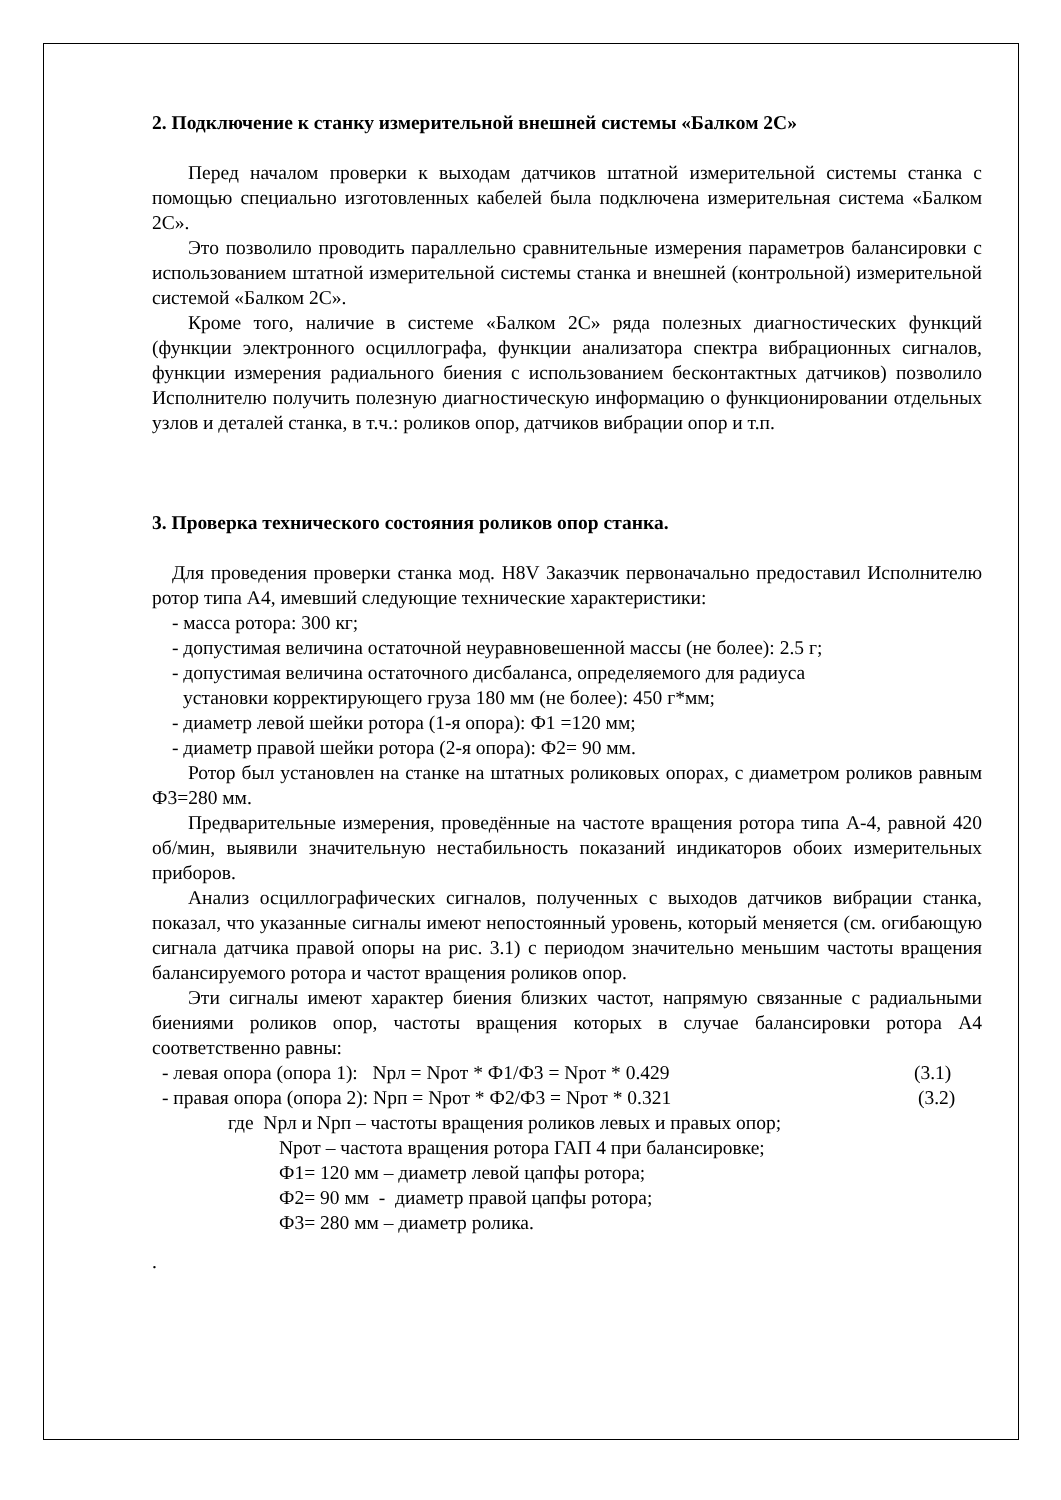2. Подключение к станку измерительной внешней системы «Балком 2С»
Перед началом проверки к выходам датчиков штатной измерительной системы станка с помощью специально изготовленных кабелей была подключена измерительная система «Балком 2С».
Это позволило проводить параллельно сравнительные измерения параметров балансировки с использованием штатной измерительной системы станка и внешней (контрольной) измерительной системой «Балком 2С».
Кроме того, наличие в системе «Балком 2С» ряда полезных диагностических функций (функции электронного осциллографа, функции анализатора спектра вибрационных сигналов, функции измерения радиального биения с использованием бесконтактных датчиков) позволило Исполнителю получить полезную диагностическую информацию о функционировании отдельных узлов и деталей станка, в т.ч.: роликов опор, датчиков вибрации опор и т.п.
3. Проверка технического состояния роликов опор станка.
Для проведения проверки станка мод. H8V Заказчик первоначально предоставил Исполнителю ротор типа А4, имевший следующие технические характеристики:
- масса ротора: 300 кг;
- допустимая величина остаточной неуравновешенной массы (не более): 2.5 г;
- допустимая величина остаточного дисбаланса, определяемого для радиуса
установки корректирующего груза 180 мм (не более): 450 г*мм;
- диаметр левой шейки ротора (1-я опора): Ф1 =120 мм;
- диаметр правой шейки ротора (2-я опора): Ф2= 90 мм.
Ротор был установлен на станке на штатных роликовых опорах, с диаметром роликов равным Ф3=280 мм.
Предварительные измерения, проведённые на частоте вращения ротора типа А-4, равной 420 об/мин, выявили значительную нестабильность показаний индикаторов обоих измерительных приборов.
Анализ осциллографических сигналов, полученных с выходов датчиков вибрации станка, показал, что указанные сигналы имеют непостоянный уровень, который меняется (см. огибающую сигнала датчика правой опоры на рис. 3.1) с периодом значительно меньшим частоты вращения балансируемого ротора и частот вращения роликов опор.
Эти сигналы имеют характер биения близких частот, напрямую связанные с радиальными биениями роликов опор, частоты вращения которых в случае балансировки ротора А4 соответственно равны:
- левая опора (опора 1): Nрл = Nрот * Ф1/Ф3 = Nрот * 0.429 (3.1)
- правая опора (опора 2): Nрп = Nрот * Ф2/Ф3 = Nрот * 0.321 (3.2)
где Nрл и Nрп – частоты вращения роликов левых и правых опор;
Nрот – частота вращения ротора ГАП 4 при балансировке;
Ф1= 120 мм – диаметр левой цапфы ротора;
Ф2= 90 мм - диаметр правой цапфы ротора;
Ф3= 280 мм – диаметр ролика.
.